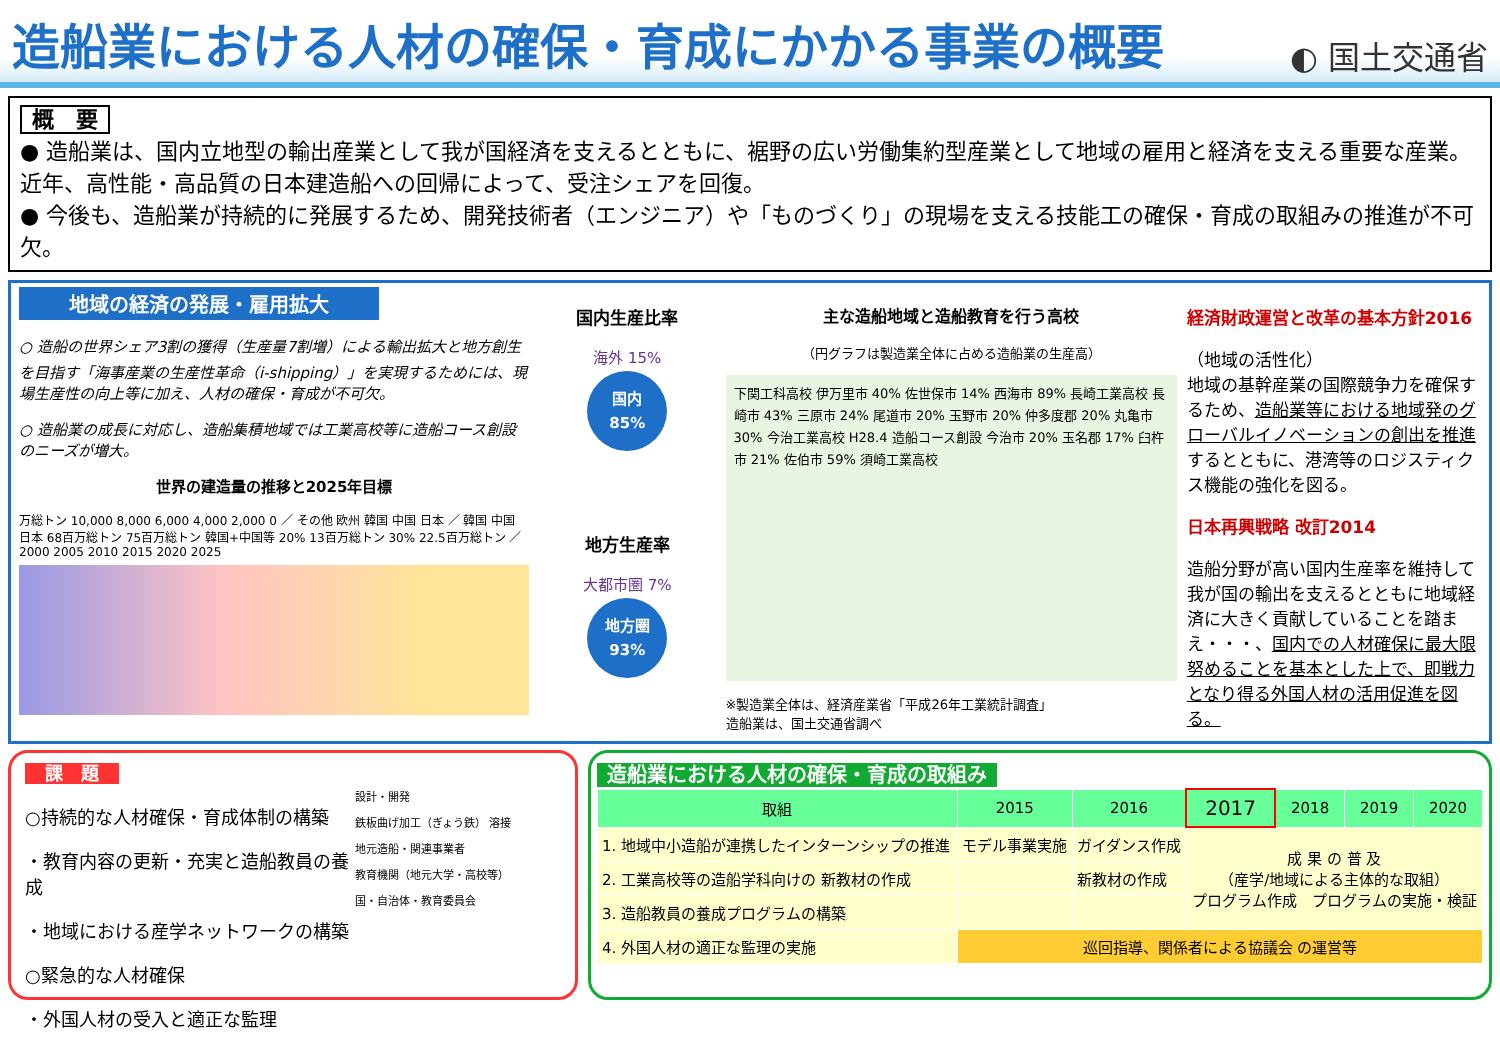造船業における人材の確保・育成にかかる事業の概要
◐ 国土交通省
概　要
● 造船業は、国内立地型の輸出産業として我が国経済を支えるとともに、裾野の広い労働集約型産業として地域の雇用と経済を支える重要な産業。近年、高性能・高品質の日本建造船への回帰によって、受注シェアを回復。
● 今後も、造船業が持続的に発展するため、開発技術者（エンジニア）や「ものづくり」の現場を支える技能工の確保・育成の取組みの推進が不可欠。
地域の経済の発展・雇用拡大
○ 造船の世界シェア3割の獲得（生産量7割増）による輸出拡大と地方創生を目指す「海事産業の生産性革命（i-shipping）」を実現するためには、現場生産性の向上等に加え、人材の確保・育成が不可欠。
○ 造船業の成長に対応し、造船集積地域では工業高校等に造船コース創設のニーズが増大。
世界の建造量の推移と2025年目標
万総トン 10,000 8,000 6,000 4,000 2,000 0 ／ その他 欧州 韓国 中国 日本 ／ 韓国 中国 日本 68百万総トン 75百万総トン 韓国+中国等 20% 13百万総トン 30% 22.5百万総トン ／ 2000 2005 2010 2015 2020 2025
国内生産比率
海外 15%
国内
85%
地方生産率
大都市圏 7%
地方圏
93%
主な造船地域と造船教育を行う高校
（円グラフは製造業全体に占める造船業の生産高）
下関工科高校 伊万里市 40% 佐世保市 14% 西海市 89% 長崎工業高校 長崎市 43% 三原市 24% 尾道市 20% 玉野市 20% 仲多度郡 20% 丸亀市 30% 今治工業高校 H28.4 造船コース創設 今治市 20% 玉名郡 17% 臼杵市 21% 佐伯市 59% 須崎工業高校
※製造業全体は、経済産業省「平成26年工業統計調査」
造船業は、国土交通省調べ
経済財政運営と改革の基本方針2016
（地域の活性化）
地域の基幹産業の国際競争力を確保するため、造船業等における地域発のグローバルイノベーションの創出を推進するとともに、港湾等のロジスティクス機能の強化を図る。
日本再興戦略 改訂2014
造船分野が高い国内生産率を維持して我が国の輸出を支えるとともに地域経済に大きく貢献していることを踏まえ・・・、国内での人材確保に最大限努めることを基本とした上で、即戦力となり得る外国人材の活用促進を図る。
課　題
○持続的な人材確保・育成体制の構築
・教育内容の更新・充実と造船教員の養成
・地域における産学ネットワークの構築
○緊急的な人材確保
・外国人材の受入と適正な監理
設計・開発
鉄板曲げ加工（ぎょう鉄） 溶接
地元造船・関連事業者
教育機関（地元大学・高校等）
国・自治体・教育委員会
造船業における人材の確保・育成の取組み
| 取組 | 2015 | 2016 | 2017 | 2018 | 2019 | 2020 |
| --- | --- | --- | --- | --- | --- | --- |
| 1. 地域中小造船が連携したインターンシップの推進 | モデル事業実施 | ガイダンス作成 | 成 果 の 普 及 （産学/地域による主体的な取組） プログラム作成 プログラムの実施・検証 | | | |
| 2. 工業高校等の造船学科向けの 新教材の作成 | | 新教材の作成 | | | | |
| 3. 造船教員の養成プログラムの構築 | | | | | | |
| 4. 外国人材の適正な監理の実施 | 巡回指導、関係者による協議会 の運営等 | | | | | |